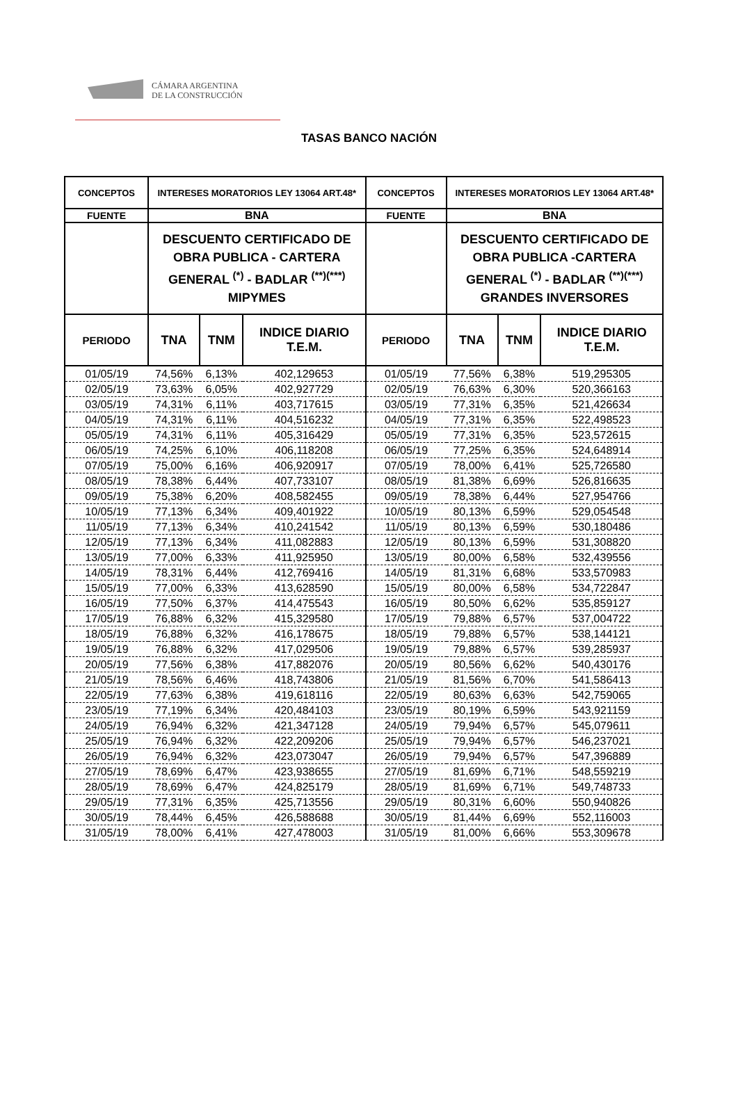CÁMARA ARGENTINA
DE LA CONSTRUCCIÓN
TASAS BANCO NACIÓN
| CONCEPTOS | INTERESES MORATORIOS LEY 13064 ART.48* | | | CONCEPTOS | INTERESES MORATORIOS LEY 13064 ART.48* | | |
| --- | --- | --- | --- | --- | --- | --- | --- |
| FUENTE | BNA | | | FUENTE | BNA | | |
| | DESCUENTO CERTIFICADO DE OBRA PUBLICA - CARTERA GENERAL <sup>(*)</sup> - BADLAR <sup>(**)(***)</sup> MIPYMES | | | | DESCUENTO CERTIFICADO DE OBRA PUBLICA -CARTERA GENERAL <sup>(*)</sup> - BADLAR <sup>(**)(***)</sup> GRANDES INVERSORES | | |
| PERIODO | TNA | TNM | INDICE DIARIO T.E.M. | PERIODO | TNA | TNM | INDICE DIARIO T.E.M. |
| 01/05/19 | 74,56% | 6,13% | 402,129653 | 01/05/19 | 77,56% | 6,38% | 519,295305 |
| 02/05/19 | 73,63% | 6,05% | 402,927729 | 02/05/19 | 76,63% | 6,30% | 520,366163 |
| 03/05/19 | 74,31% | 6,11% | 403,717615 | 03/05/19 | 77,31% | 6,35% | 521,426634 |
| 04/05/19 | 74,31% | 6,11% | 404,516232 | 04/05/19 | 77,31% | 6,35% | 522,498523 |
| 05/05/19 | 74,31% | 6,11% | 405,316429 | 05/05/19 | 77,31% | 6,35% | 523,572615 |
| 06/05/19 | 74,25% | 6,10% | 406,118208 | 06/05/19 | 77,25% | 6,35% | 524,648914 |
| 07/05/19 | 75,00% | 6,16% | 406,920917 | 07/05/19 | 78,00% | 6,41% | 525,726580 |
| 08/05/19 | 78,38% | 6,44% | 407,733107 | 08/05/19 | 81,38% | 6,69% | 526,816635 |
| 09/05/19 | 75,38% | 6,20% | 408,582455 | 09/05/19 | 78,38% | 6,44% | 527,954766 |
| 10/05/19 | 77,13% | 6,34% | 409,401922 | 10/05/19 | 80,13% | 6,59% | 529,054548 |
| 11/05/19 | 77,13% | 6,34% | 410,241542 | 11/05/19 | 80,13% | 6,59% | 530,180486 |
| 12/05/19 | 77,13% | 6,34% | 411,082883 | 12/05/19 | 80,13% | 6,59% | 531,308820 |
| 13/05/19 | 77,00% | 6,33% | 411,925950 | 13/05/19 | 80,00% | 6,58% | 532,439556 |
| 14/05/19 | 78,31% | 6,44% | 412,769416 | 14/05/19 | 81,31% | 6,68% | 533,570983 |
| 15/05/19 | 77,00% | 6,33% | 413,628590 | 15/05/19 | 80,00% | 6,58% | 534,722847 |
| 16/05/19 | 77,50% | 6,37% | 414,475543 | 16/05/19 | 80,50% | 6,62% | 535,859127 |
| 17/05/19 | 76,88% | 6,32% | 415,329580 | 17/05/19 | 79,88% | 6,57% | 537,004722 |
| 18/05/19 | 76,88% | 6,32% | 416,178675 | 18/05/19 | 79,88% | 6,57% | 538,144121 |
| 19/05/19 | 76,88% | 6,32% | 417,029506 | 19/05/19 | 79,88% | 6,57% | 539,285937 |
| 20/05/19 | 77,56% | 6,38% | 417,882076 | 20/05/19 | 80,56% | 6,62% | 540,430176 |
| 21/05/19 | 78,56% | 6,46% | 418,743806 | 21/05/19 | 81,56% | 6,70% | 541,586413 |
| 22/05/19 | 77,63% | 6,38% | 419,618116 | 22/05/19 | 80,63% | 6,63% | 542,759065 |
| 23/05/19 | 77,19% | 6,34% | 420,484103 | 23/05/19 | 80,19% | 6,59% | 543,921159 |
| 24/05/19 | 76,94% | 6,32% | 421,347128 | 24/05/19 | 79,94% | 6,57% | 545,079611 |
| 25/05/19 | 76,94% | 6,32% | 422,209206 | 25/05/19 | 79,94% | 6,57% | 546,237021 |
| 26/05/19 | 76,94% | 6,32% | 423,073047 | 26/05/19 | 79,94% | 6,57% | 547,396889 |
| 27/05/19 | 78,69% | 6,47% | 423,938655 | 27/05/19 | 81,69% | 6,71% | 548,559219 |
| 28/05/19 | 78,69% | 6,47% | 424,825179 | 28/05/19 | 81,69% | 6,71% | 549,748733 |
| 29/05/19 | 77,31% | 6,35% | 425,713556 | 29/05/19 | 80,31% | 6,60% | 550,940826 |
| 30/05/19 | 78,44% | 6,45% | 426,588688 | 30/05/19 | 81,44% | 6,69% | 552,116003 |
| 31/05/19 | 78,00% | 6,41% | 427,478003 | 31/05/19 | 81,00% | 6,66% | 553,309678 |